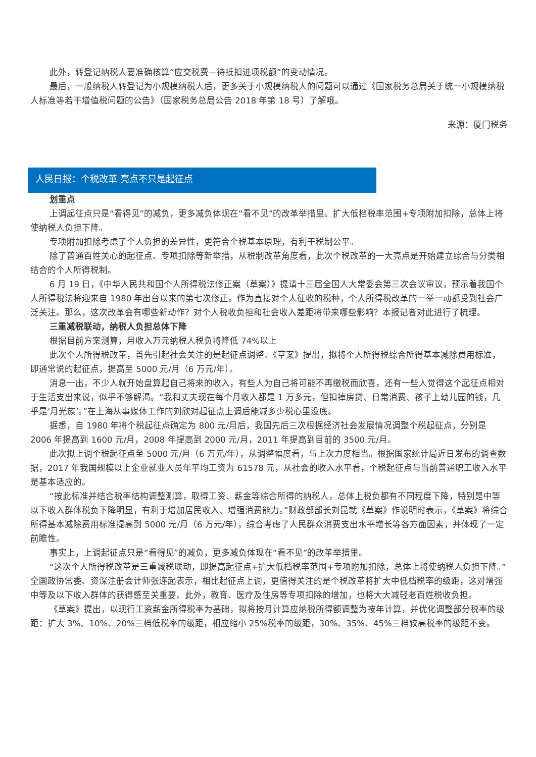此外，转登记纳税人要准确核算“应交税费—待抵扣进项税额”的变动情况。
最后，一般纳税人转登记为小规模纳税人后，更多关于小规模纳税人的问题可以通过《国家税务总局关于统一小规模纳税人标准等若干增值税问题的公告》（国家税务总局公告 2018 年第 18 号）了解哦。
来源：厦门税务
人民日报：个税改革 亮点不只是起征点
划重点
上调起征点只是“看得见”的减负，更多减负体现在“看不见”的改革举措里。扩大低档税率范围+专项附加扣除，总体上将使纳税人负担下降。
专项附加扣除考虑了个人负担的差异性，更符合个税基本原理，有利于税制公平。
除了普通百姓关心的起征点、专项扣除等新举措，从税制改革角度看，此次个税改革的一大亮点是开始建立综合与分类相结合的个人所得税制。
6 月 19 日，《中华人民共和国个人所得税法修正案（草案）》提请十三届全国人大常委会第三次会议审议，预示着我国个人所得税法将迎来自 1980 年出台以来的第七次修正。作为直接对个人征收的税种，个人所得税改革的一举一动都受到社会广泛关注。那么，这次改革会有哪些新动作？对个人税收负担和社会收入差距将带来哪些影响？本报记者对此进行了梳理。
三重减税联动，纳税人负担总体下降
根据目前方案测算，月收入万元纳税人税负将降低 74%以上
此次个人所得税改革，首先引起社会关注的是起征点调整。《草案》提出，拟将个人所得税综合所得基本减除费用标准，即通常说的起征点，提高至 5000 元/月（6 万元/年）。
消息一出，不少人就开始盘算起自己将来的收入，有些人为自己将可能不再缴税而欣喜，还有一些人觉得这个起征点相对于生活支出来说，似乎不够解渴。“我和丈夫现在每个月收入都是 1 万多元，但扣掉房贷、日常消费、孩子上幼儿园的钱，几乎是‘月光族’。”在上海从事媒体工作的刘欣对起征点上调后能减多少税心里没底。
据悉，自 1980 年将个税起征点确定为 800 元/月后，我国先后三次根据经济社会发展情况调整个税起征点，分别是 2006 年提高到 1600 元/月，2008 年提高到 2000 元/月，2011 年提高到目前的 3500 元/月。
此次拟上调个税起征点至 5000 元/月（6 万元/年），从调整幅度看，与上次力度相当。根据国家统计局近日发布的调查数据，2017 年我国规模以上企业就业人员年平均工资为 61578 元，从社会的收入水平看，个税起征点与当前普通职工收入水平是基本适应的。
“按此标准并结合税率结构调整测算，取得工资、薪金等综合所得的纳税人，总体上税负都有不同程度下降，特别是中等以下收入群体税负下降明显，有利于增加居民收入、增强消费能力。”财政部部长刘昆就《草案》作说明时表示，《草案》将综合所得基本减除费用标准提高到 5000 元/月（6 万元/年），综合考虑了人民群众消费支出水平增长等各方面因素，并体现了一定前瞻性。
事实上，上调起征点只是“看得见”的减负，更多减负体现在“看不见”的改革举措里。
“这次个人所得税改革是三重减税联动，即提高起征点+扩大低档税率范围+专项附加扣除，总体上将使纳税人负担下降。”全国政协常委、资深注册会计师张连起表示，相比起征点上调，更值得关注的是个税改革将扩大中低档税率的级距，这对增强中等及以下收入群体的获得感至关重要。此外，教育、医疗及住房等专项扣除的增加，也将大大减轻老百姓税收负担。
《草案》提出，以现行工资薪金所得税率为基础，拟将按月计算应纳税所得额调整为按年计算，并优化调整部分税率的级距：扩大 3%、10%、20%三档低税率的级距，相应缩小 25%税率的级距，30%、35%、45%三档较高税率的级距不变。